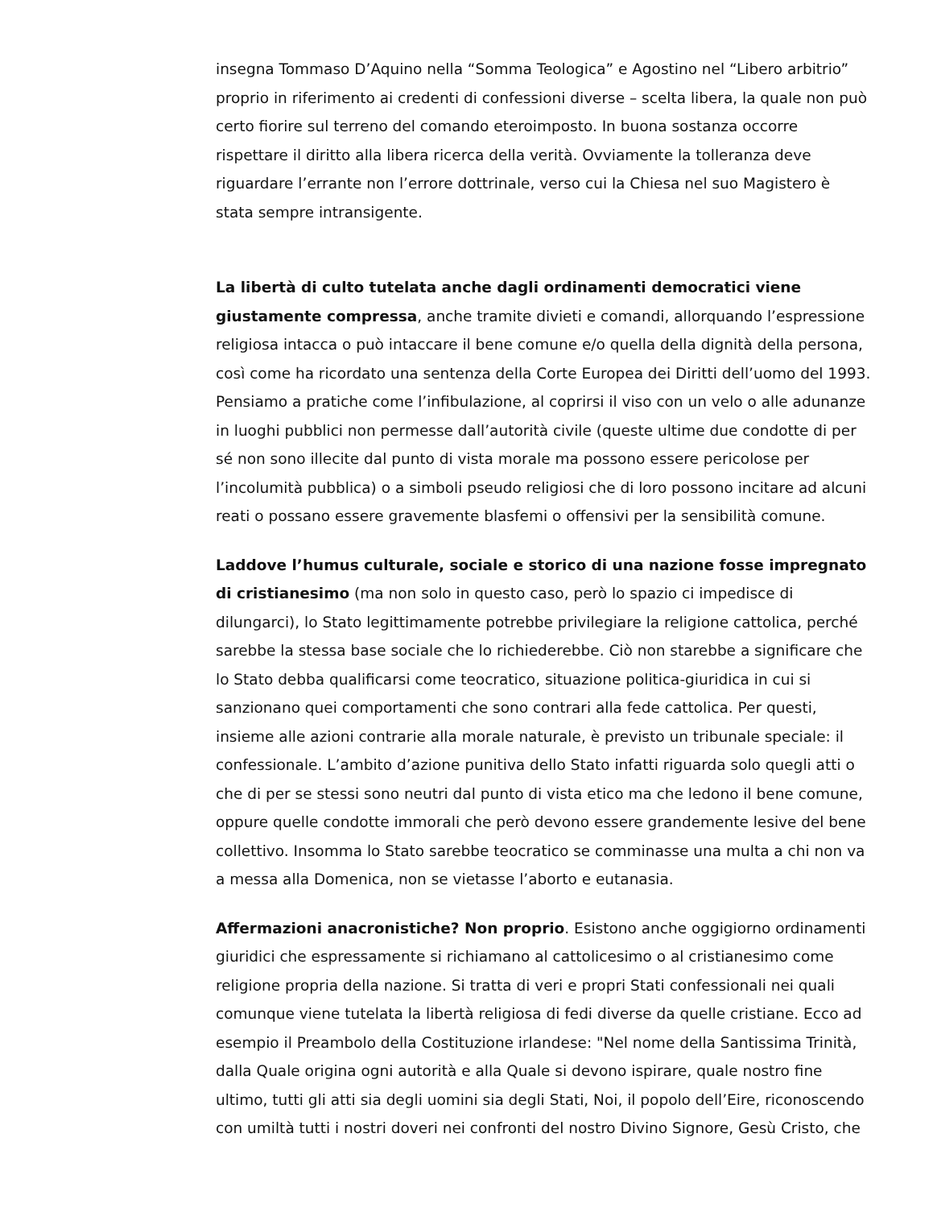insegna Tommaso D’Aquino nella “Somma Teologica” e Agostino nel “Libero arbitrio” proprio in riferimento ai credenti di confessioni diverse – scelta libera, la quale non può certo fiorire sul terreno del comando eteroimposto. In buona sostanza occorre rispettare il diritto alla libera ricerca della verità. Ovviamente la tolleranza deve riguardare l’errante non l’errore dottrinale, verso cui la Chiesa nel suo Magistero è stata sempre intransigente.
La libertà di culto tutelata anche dagli ordinamenti democratici viene giustamente compressa, anche tramite divieti e comandi, allorquando l’espressione religiosa intacca o può intaccare il bene comune e/o quella della dignità della persona, così come ha ricordato una sentenza della Corte Europea dei Diritti dell’uomo del 1993. Pensiamo a pratiche come l’infibulazione, al coprirsi il viso con un velo o alle adunanze in luoghi pubblici non permesse dall’autorità civile (queste ultime due condotte di per sé non sono illecite dal punto di vista morale ma possono essere pericolose per l’incolumità pubblica) o a simboli pseudo religiosi che di loro possono incitare ad alcuni reati o possano essere gravemente blasfemi o offensivi per la sensibilità comune.
Laddove l’humus culturale, sociale e storico di una nazione fosse impregnato di cristianesimo (ma non solo in questo caso, però lo spazio ci impedisce di dilungarci), lo Stato legittimamente potrebbe privilegiare la religione cattolica, perché sarebbe la stessa base sociale che lo richiederebbe. Ciò non starebbe a significare che lo Stato debba qualificarsi come teocratico, situazione politica-giuridica in cui si sanzionano quei comportamenti che sono contrari alla fede cattolica. Per questi, insieme alle azioni contrarie alla morale naturale, è previsto un tribunale speciale: il confessionale. L’ambito d’azione punitiva dello Stato infatti riguarda solo quegli atti o che di per se stessi sono neutri dal punto di vista etico ma che ledono il bene comune, oppure quelle condotte immorali che però devono essere grandemente lesive del bene collettivo. Insomma lo Stato sarebbe teocratico se comminasse una multa a chi non va a messa alla Domenica, non se vietasse l’aborto e eutanasia.
Affermazioni anacronistiche? Non proprio. Esistono anche oggigiorno ordinamenti giuridici che espressamente si richiamano al cattolicesimo o al cristianesimo come religione propria della nazione. Si tratta di veri e propri Stati confessionali nei quali comunque viene tutelata la libertà religiosa di fedi diverse da quelle cristiane. Ecco ad esempio il Preambolo della Costituzione irlandese: "Nel nome della Santissima Trinità, dalla Quale origina ogni autorità e alla Quale si devono ispirare, quale nostro fine ultimo, tutti gli atti sia degli uomini sia degli Stati, Noi, il popolo dell’Eire, riconoscendo con umiltà tutti i nostri doveri nei confronti del nostro Divino Signore, Gesù Cristo, che